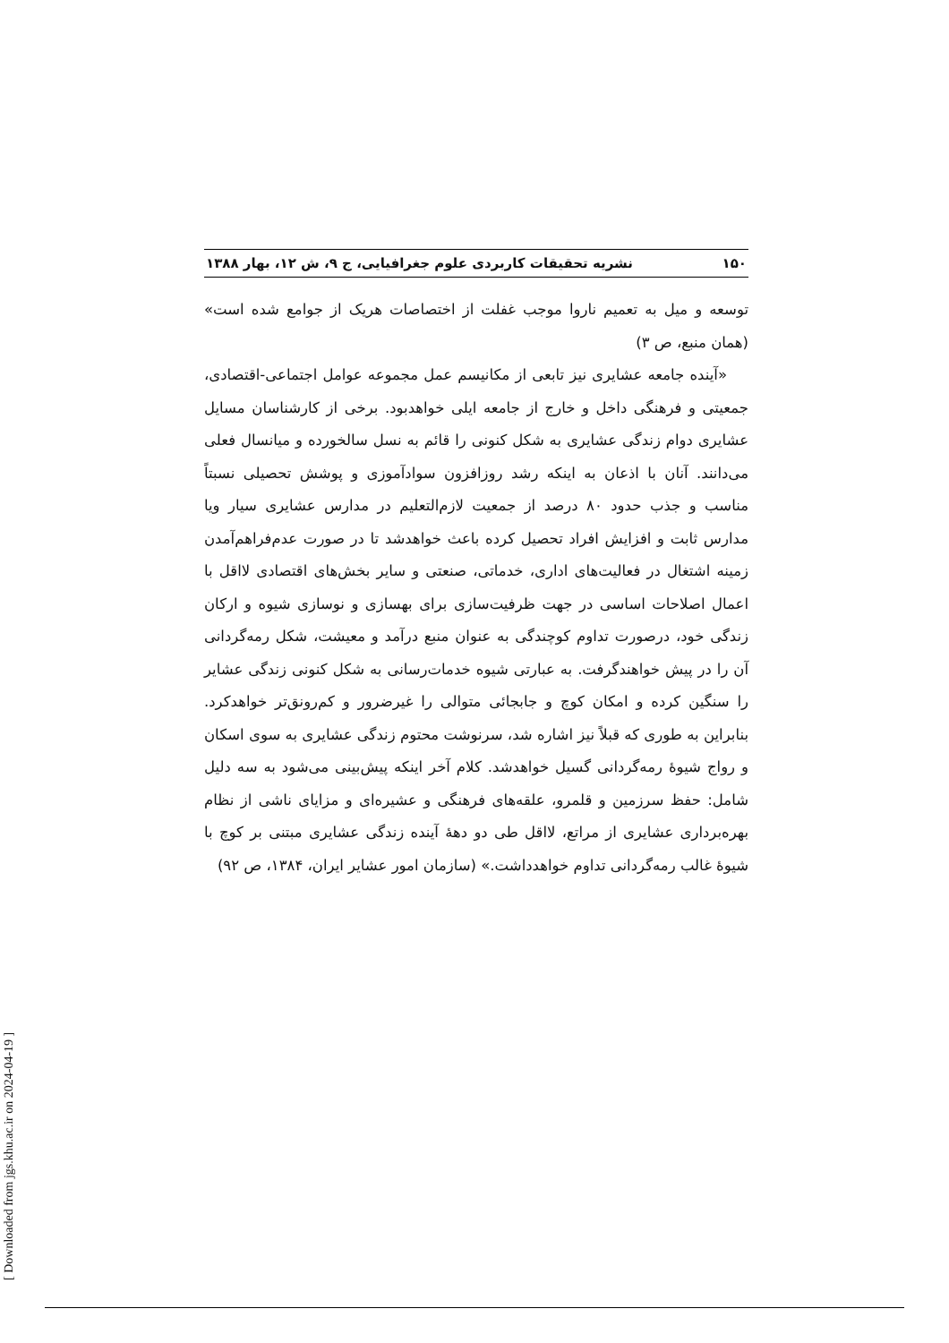۱۵۰ نشریه تحقیقات کاربردی علوم جغرافیایی، ج ۹، ش ۱۲، بهار ۱۳۸۸
توسعه و میل به تعمیم ناروا موجب غفلت از اختصاصات هریک از جوامع شده است» (همان منبع، ص ۳)
«آینده جامعه عشایری نیز تابعی از مکانیسم عمل مجموعه عوامل اجتماعی-اقتصادی، جمعیتی و فرهنگی داخل و خارج از جامعه ایلی خواهدبود. برخی از کارشناسان مسایل عشایری دوام زندگی عشایری به شکل کنونی را قائم به نسل سالخورده و میانسال فعلی می‌دانند. آنان با اذعان به اینکه رشد روزافزون سوادآموزی و پوشش تحصیلی نسبتاً مناسب و جذب حدود ۸۰ درصد از جمعیت لازم‌التعلیم در مدارس عشایری سیار ویا مدارس ثابت و افزایش افراد تحصیل کرده باعث خواهدشد تا در صورت عدم‌فراهم‌آمدن زمینه اشتغال در فعالیت‌های اداری، خدماتی، صنعتی و سایر بخش‌های اقتصادی لااقل با اعمال اصلاحات اساسی در جهت ظرفیت‌سازی برای بهسازی و نوسازی شیوه و ارکان زندگی خود، درصورت تداوم کوچندگی به عنوان منبع درآمد و معیشت، شکل رمه‌گردانی آن را در پیش خواهندگرفت. به عبارتی شیوه خدمات‌رسانی به شکل کنونی زندگی عشایر را سنگین کرده و امکان کوچ و جابجائی متوالی را غیرضرور و کم‌رونق‌تر خواهدکرد. بنابراین به طوری که قبلاً نیز اشاره شد، سرنوشت محتوم زندگی عشایری به سوی اسکان و رواج شیوهٔ رمه‌گردانی گسیل خواهدشد. کلام آخر اینکه پیش‌بینی می‌شود به سه دلیل شامل: حفظ سرزمین و قلمرو، علقه‌های فرهنگی و عشیره‌ای و مزایای ناشی از نظام بهره‌برداری عشایری از مراتع، لااقل طی دو دههٔ آینده زندگی عشایری مبتنی بر کوچ با شیوهٔ غالب رمه‌گردانی تداوم خواهدداشت.» (سازمان امور عشایر ایران، ۱۳۸۴، ص ۹۲)
[ Downloaded from jgs.khu.ac.ir on 2024-04-19 ]